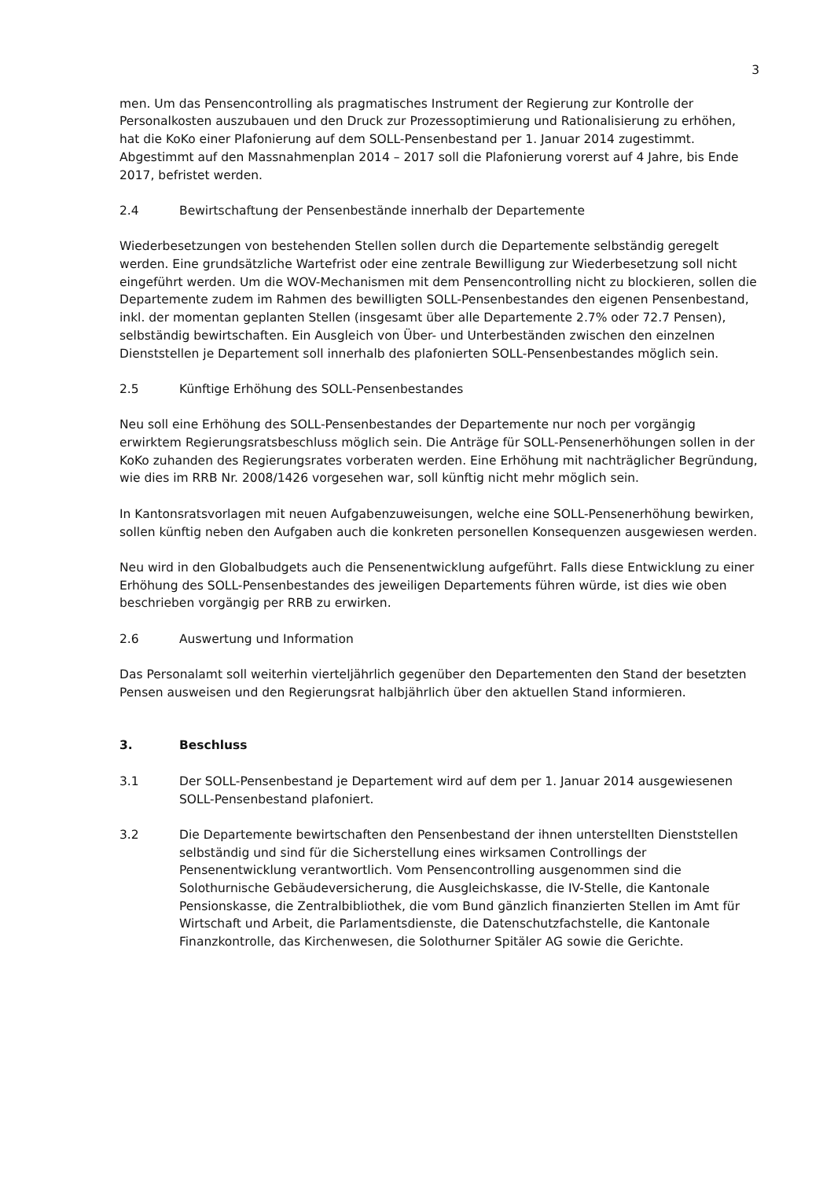3
men. Um das Pensencontrolling als pragmatisches Instrument der Regierung zur Kontrolle der Personalkosten auszubauen und den Druck zur Prozessoptimierung und Rationalisierung zu erhöhen, hat die KoKo einer Plafonierung auf dem SOLL-Pensenbestand per 1. Januar 2014 zugestimmt. Abgestimmt auf den Massnahmenplan 2014 – 2017 soll die Plafonierung vorerst auf 4 Jahre, bis Ende 2017, befristet werden.
2.4 Bewirtschaftung der Pensenbestände innerhalb der Departemente
Wiederbesetzungen von bestehenden Stellen sollen durch die Departemente selbständig geregelt werden. Eine grundsätzliche Wartefrist oder eine zentrale Bewilligung zur Wiederbesetzung soll nicht eingeführt werden. Um die WOV-Mechanismen mit dem Pensencontrolling nicht zu blockieren, sollen die Departemente zudem im Rahmen des bewilligten SOLL-Pensenbestandes den eigenen Pensenbestand, inkl. der momentan geplanten Stellen (insgesamt über alle Departemente 2.7% oder 72.7 Pensen), selbständig bewirtschaften. Ein Ausgleich von Über- und Unterbeständen zwischen den einzelnen Dienststellen je Departement soll innerhalb des plafonierten SOLL-Pensenbestandes möglich sein.
2.5 Künftige Erhöhung des SOLL-Pensenbestandes
Neu soll eine Erhöhung des SOLL-Pensenbestandes der Departemente nur noch per vorgängig erwirktem Regierungsratsbeschluss möglich sein. Die Anträge für SOLL-Pensenerhöhungen sollen in der KoKo zuhanden des Regierungsrates vorberaten werden. Eine Erhöhung mit nachträglicher Begründung, wie dies im RRB Nr. 2008/1426 vorgesehen war, soll künftig nicht mehr möglich sein.
In Kantonsratsvorlagen mit neuen Aufgabenzuweisungen, welche eine SOLL-Pensenerhöhung bewirken, sollen künftig neben den Aufgaben auch die konkreten personellen Konsequenzen ausgewiesen werden.
Neu wird in den Globalbudgets auch die Pensenentwicklung aufgeführt. Falls diese Entwicklung zu einer Erhöhung des SOLL-Pensenbestandes des jeweiligen Departements führen würde, ist dies wie oben beschrieben vorgängig per RRB zu erwirken.
2.6 Auswertung und Information
Das Personalamt soll weiterhin vierteljährlich gegenüber den Departementen den Stand der besetzten Pensen ausweisen und den Regierungsrat halbjährlich über den aktuellen Stand informieren.
3. Beschluss
3.1 Der SOLL-Pensenbestand je Departement wird auf dem per 1. Januar 2014 ausgewiesenen SOLL-Pensenbestand plafoniert.
3.2 Die Departemente bewirtschaften den Pensenbestand der ihnen unterstellten Dienststellen selbständig und sind für die Sicherstellung eines wirksamen Controllings der Pensenentwicklung verantwortlich. Vom Pensencontrolling ausgenommen sind die Solothurnische Gebäudeversicherung, die Ausgleichskasse, die IV-Stelle, die Kantonale Pensionskasse, die Zentralbibliothek, die vom Bund gänzlich finanzierten Stellen im Amt für Wirtschaft und Arbeit, die Parlamentsdienste, die Datenschutzfachstelle, die Kantonale Finanzkontrolle, das Kirchenwesen, die Solothurner Spitäler AG sowie die Gerichte.